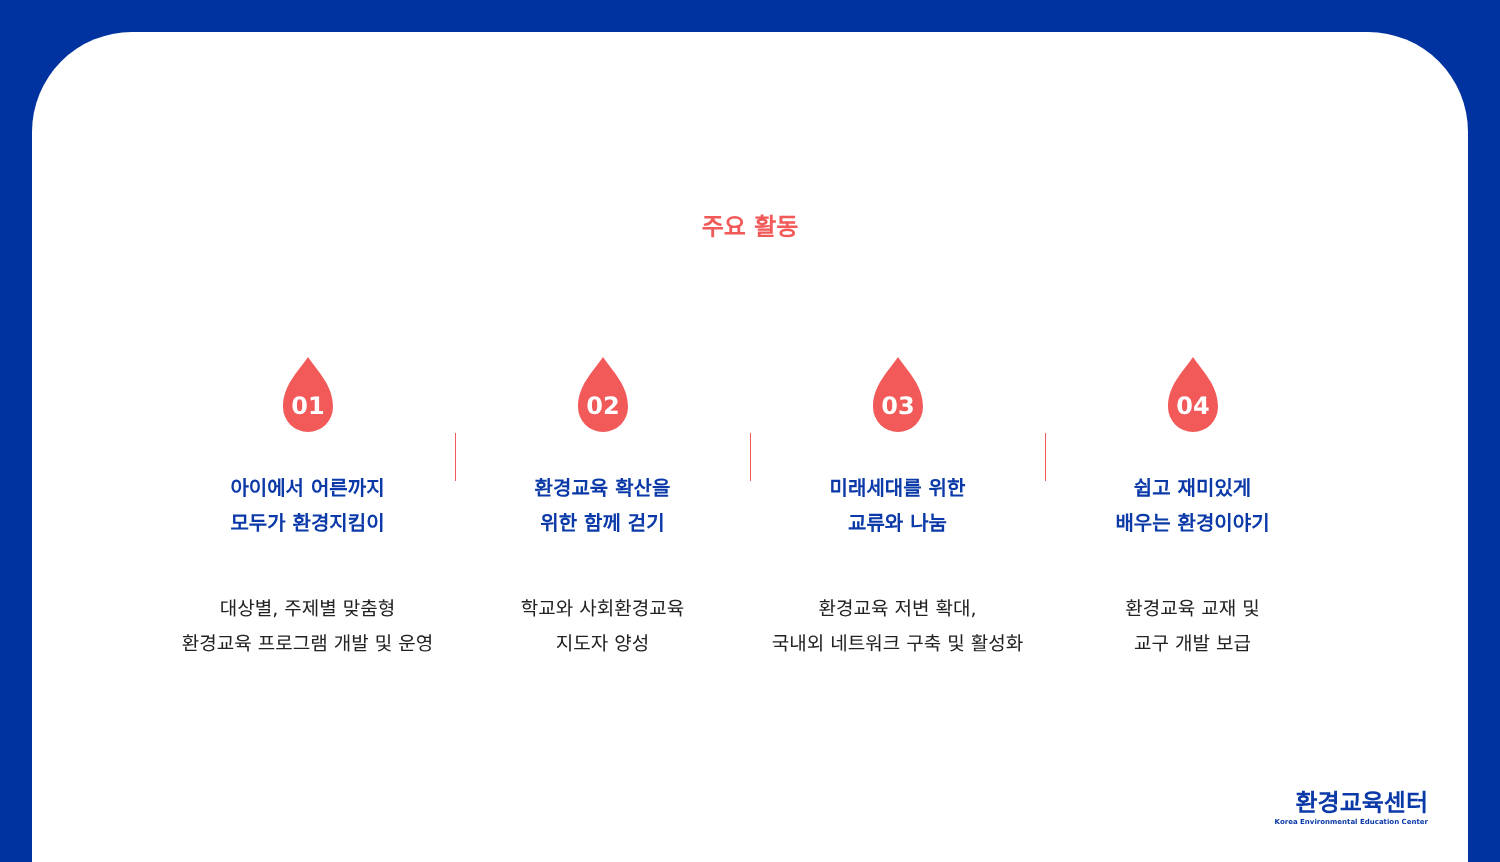주요 활동
01
아이에서 어른까지
모두가 환경지킴이
대상별, 주제별 맞춤형
환경교육 프로그램 개발 및 운영
02
환경교육 확산을
위한 함께 걷기
학교와 사회환경교육
지도자 양성
03
미래세대를 위한
교류와 나눔
환경교육 저변 확대,
국내외 네트워크 구축 및 활성화
04
쉽고 재미있게
배우는 환경이야기
환경교육 교재 및
교구 개발 보급
환경교육센터
Korea Environmental Education Center